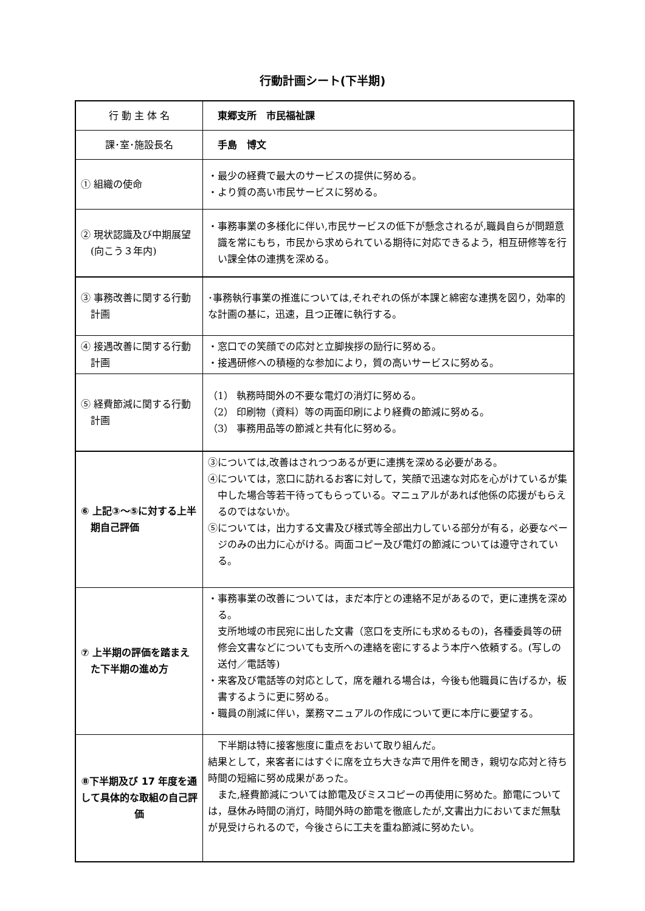行動計画シート(下半期)
| 行 動 主 体 名 | 東郷支所 市民福祉課 |
| 課･室･施設長名 | 手島 博文 |
| ① 組織の使命 | ・最少の経費で最大のサービスの提供に努める。 ・より質の高い市民サービスに努める。 |
| ② 現状認識及び中期展望(向こう３年内) | ・事務事業の多様化に伴い,市民サービスの低下が懸念されるが,職員自らが問題意識を常にもち，市民から求められている期待に対応できるよう，相互研修等を行い課全体の連携を深める。 |
| ③ 事務改善に関する行動計画 | ･事務執行事業の推進については,それぞれの係が本課と綿密な連携を図り，効率的な計画の基に，迅速，且つ正確に執行する。 |
| ④ 接遇改善に関する行動計画 | ・窓口での笑顔での応対と立脚挨拶の励行に努める。 ・接遇研修への積極的な参加により，質の高いサービスに努める。 |
| ⑤ 経費節減に関する行動計画 | （1） 執務時間外の不要な電灯の消灯に努める。 （2） 印刷物（資料）等の両面印刷により経費の節減に努める。 （3） 事務用品等の節減と共有化に努める。 |
| ⑥ 上記③～⑤に対する上半期自己評価 | ③については,改善はされつつあるが更に連携を深める必要がある。 ④については，窓口に訪れるお客に対して，笑顔で迅速な対応を心がけているが集中した場合等若干待ってもらっている。マニュアルがあれば他係の応援がもらえるのではないか。 ⑤については，出力する文書及び様式等全部出力している部分が有る，必要なページのみの出力に心がける。両面コピー及び電灯の節減については遵守されている。 |
| ⑦ 上半期の評価を踏まえた下半期の進め方 | ・事務事業の改善については，まだ本庁との連絡不足があるので，更に連携を深める。 支所地域の市民宛に出した文書（窓口を支所にも求めるもの)，各種委員等の研修会文書などについても支所への連絡を密にするよう本庁へ依頼する。(写しの送付／電話等) ・来客及び電話等の対応として，席を離れる場合は，今後も他職員に告げるか，板書するように更に努める。 ・職員の削減に伴い，業務マニュアルの作成について更に本庁に要望する。 |
| ⑧下半期及び 17 年度を通して具体的な取組の自己評価 | 下半期は特に接客態度に重点をおいて取り組んだ。 結果として，来客者にはすぐに席を立ち大きな声で用件を聞き，親切な応対と待ち時間の短縮に努め成果があった。 また,経費節減については節電及びミスコピーの再使用に努めた。節電については，昼休み時間の消灯，時間外時の節電を徹底したが,文書出力においてまだ無駄が見受けられるので，今後さらに工夫を重ね節減に努めたい。 |